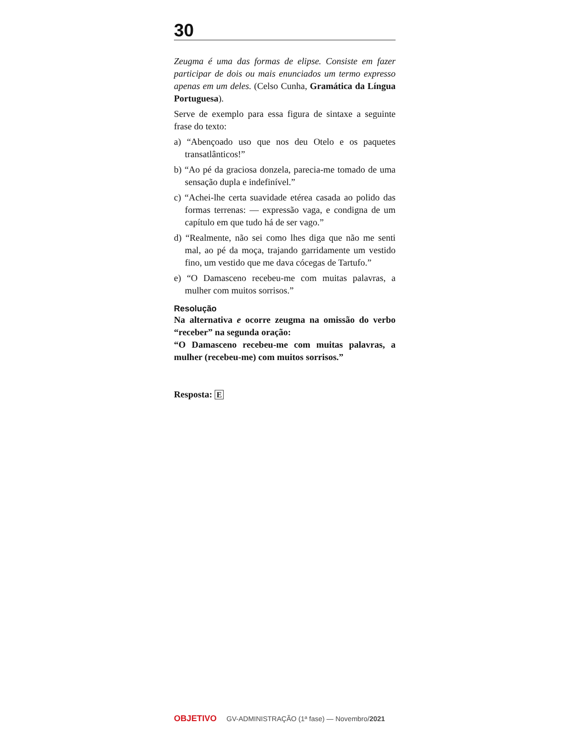30
Zeugma é uma das formas de elipse. Consiste em fazer participar de dois ou mais enunciados um termo expresso apenas em um deles. (Celso Cunha, Gramática da Língua Portuguesa).
Serve de exemplo para essa figura de sintaxe a seguinte frase do texto:
a) “Abençoado uso que nos deu Otelo e os paquetes transatlânticos!”
b) “Ao pé da graciosa donzela, parecia-me tomado de uma sensação dupla e indefinível.”
c) “Achei-lhe certa suavidade etérea casada ao polido das formas terrenas: — expressão vaga, e condigna de um capítulo em que tudo há de ser vago.”
d) “Realmente, não sei como lhes diga que não me senti mal, ao pé da moça, trajando garridamente um vestido fino, um vestido que me dava cócegas de Tartufo.”
e) “O Damasceno recebeu-me com muitas palavras, a mulher com muitos sorrisos.”
Resolução
Na alternativa e ocorre zeugma na omissão do verbo “receber” na segunda oração:
“O Damasceno recebeu-me com muitas palavras, a mulher (recebeu-me) com muitos sorrisos.”
Resposta: E
OBJETIVO GV-ADMINISTRAÇÃO (1ª fase) — Novembro/2021